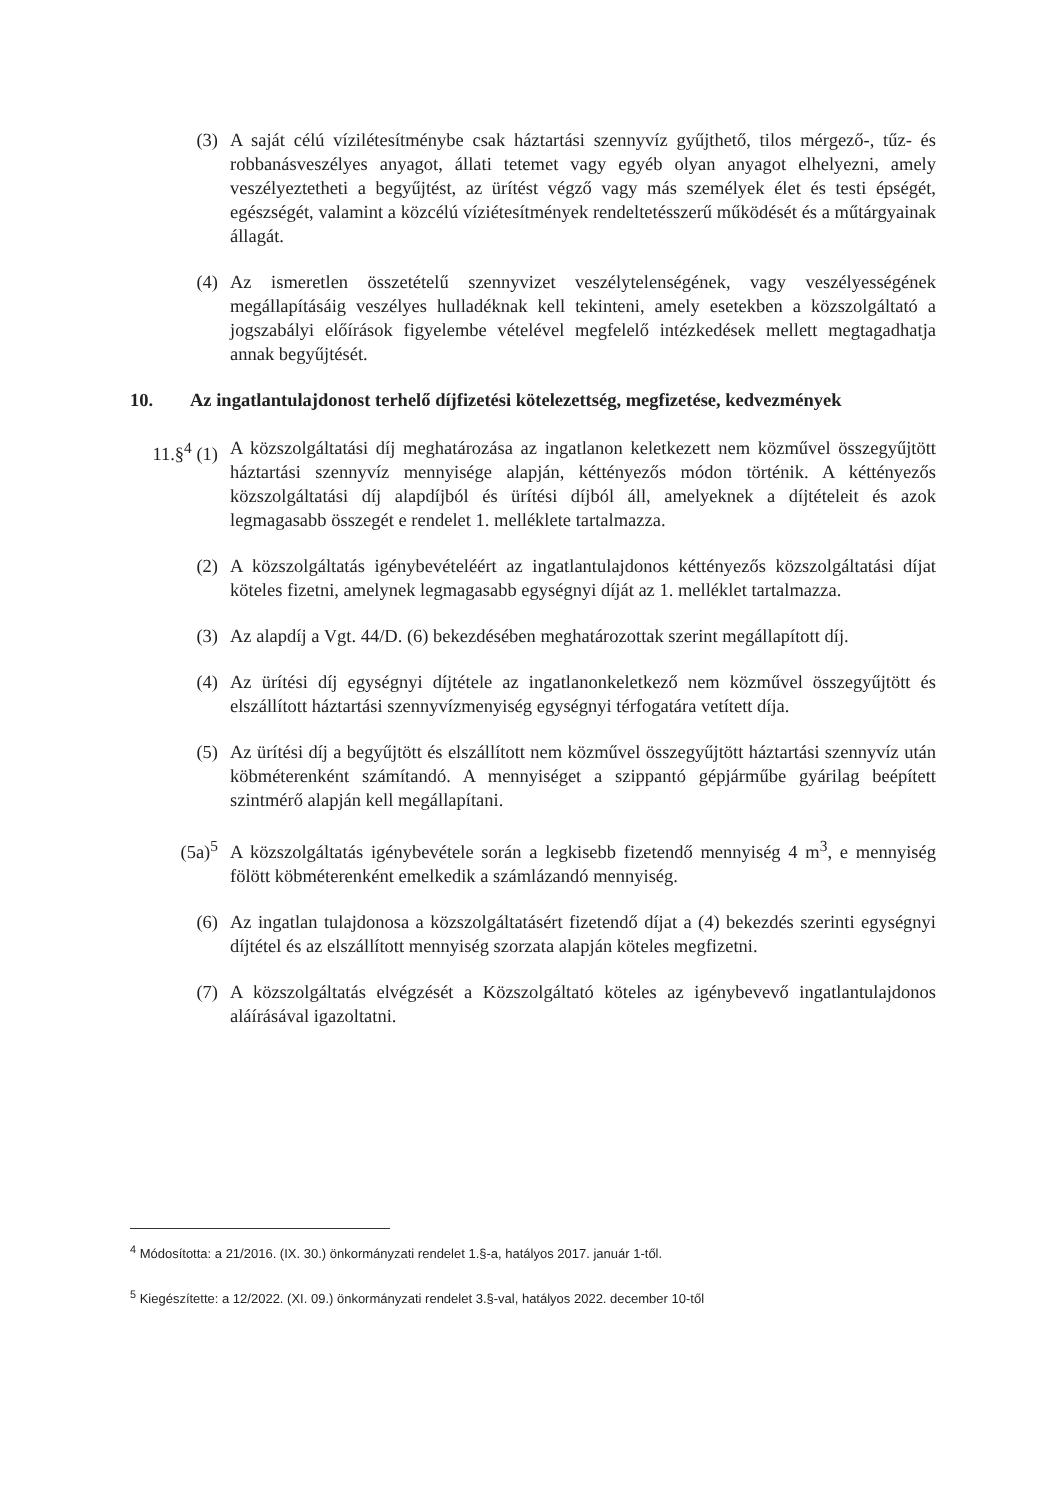(3) A saját célú vízilétesítménybe csak háztartási szennyvíz gyűjthető, tilos mérgező-, tűz- és robbanásveszélyes anyagot, állati tetemet vagy egyéb olyan anyagot elhelyezni, amely veszélyeztetheti a begyűjtést, az ürítést végző vagy más személyek élet és testi épségét, egészségét, valamint a közcélú víziétesítmények rendeltetésszerű működését és a műtárgyainak állagát.
(4) Az ismeretlen összetételű szennyvizet veszélytelenségének, vagy veszélyességének megállapításáig veszélyes hulladéknak kell tekinteni, amely esetekben a közszolgáltató a jogszabályi előírások figyelembe vételével megfelelő intézkedések mellett megtagadhatja annak begyűjtését.
10. Az ingatlantulajdonost terhelő díjfizetési kötelezettség, megfizetése, kedvezmények
11.§<sup>4</sup> (1) A közszolgáltatási díj meghatározása az ingatlanon keletkezett nem közművel összegyűjtött háztartási szennyvíz mennyisége alapján, kéttényezős módon történik. A kéttényezős közszolgáltatási díj alapdíjból és ürítési díjból áll, amelyeknek a díjtételeit és azok legmagasabb összegét e rendelet 1. melléklete tartalmazza.
(2) A közszolgáltatás igénybevételéért az ingatlantulajdonos kéttényezős közszolgáltatási díjat köteles fizetni, amelynek legmagasabb egységnyi díját az 1. melléklet tartalmazza.
(3) Az alapdíj a Vgt. 44/D. (6) bekezdésében meghatározottak szerint megállapított díj.
(4) Az ürítési díj egységnyi díjtétele az ingatlanonkeletkező nem közművel összegyűjtött és elszállított háztartási szennyvízmenyiség egységnyi térfogatára vetített díja.
(5) Az ürítési díj a begyűjtött és elszállított nem közművel összegyűjtött háztartási szennyvíz után köbméterenként számítandó. A mennyiséget a szippantó gépjárműbe gyárilag beépített szintmérő alapján kell megállapítani.
(5a)<sup>5</sup> A közszolgáltatás igénybevétele során a legkisebb fizetendő mennyiség 4 m<sup>3</sup>, e mennyiség fölött köbméterenként emelkedik a számlázandó mennyiség.
(6) Az ingatlan tulajdonosa a közszolgáltatásért fizetendő díjat a (4) bekezdés szerinti egységnyi díjtétel és az elszállított mennyiség szorzata alapján köteles megfizetni.
(7) A közszolgáltatás elvégzését a Közszolgáltató köteles az igénybevevő ingatlantulajdonos aláírásával igazoltatni.
<sup>4</sup> Módosította: a 21/2016. (IX. 30.) önkormányzati rendelet 1.§-a, hatályos 2017. január 1-től.
<sup>5</sup> Kiegészítette: a 12/2022. (XI. 09.) önkormányzati rendelet 3.§-val, hatályos 2022. december 10-től